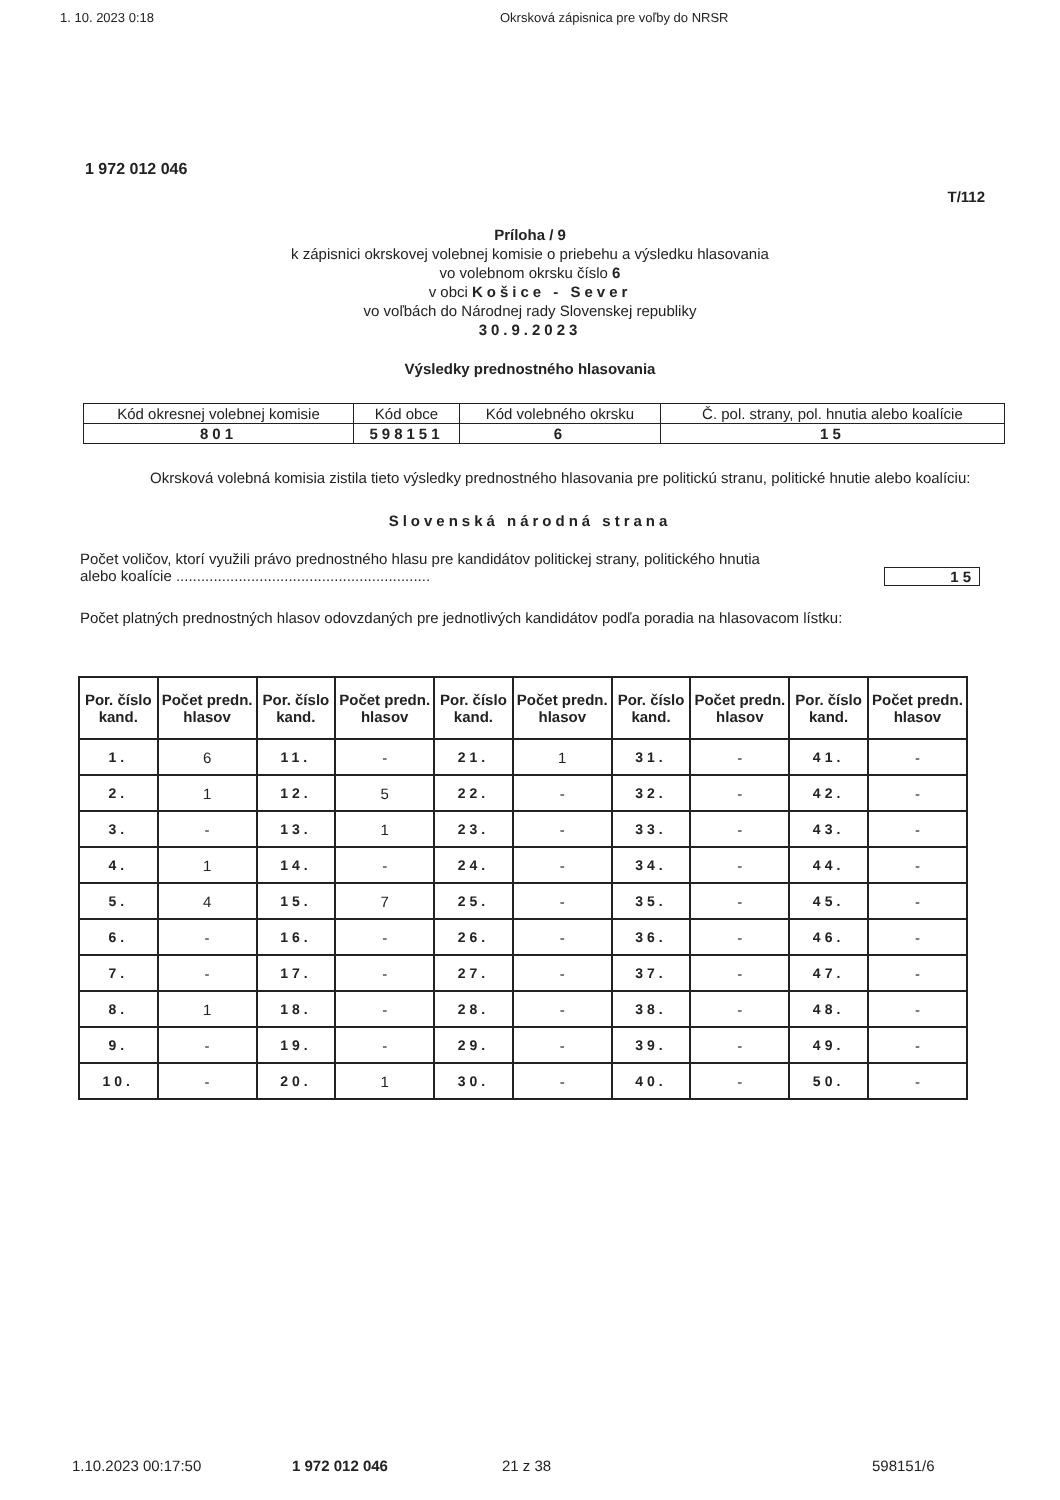1. 10. 2023 0:18 Okrsková zápisnica pre voľby do NRSR
1 972 012 046
T/112
Príloha / 9
k zápisnici okrskovej volebnej komisie o priebehu a výsledku hlasovania
vo volebnom okrsku číslo 6
v obci Košice - Sever
vo voľbách do Národnej rady Slovenskej republiky
30.9.2023
Výsledky prednostného hlasovania
| Kód okresnej volebnej komisie | Kód obce | Kód volebného okrsku | Č. pol. strany, pol. hnutia alebo koalície |
| 801 | 598151 | 6 | 15 |
Okrsková volebná komisia zistila tieto výsledky prednostného hlasovania pre politickú stranu, politické hnutie alebo koalíciu:
Slovenská národná strana
Počet voličov, ktorí využili právo prednostného hlasu pre kandidátov politickej strany, politického hnutia
alebo koalície ............................................................. 15
Počet platných prednostných hlasov odovzdaných pre jednotlivých kandidátov podľa poradia na hlasovacom lístku:
| Por. číslo kand. | Počet predn. hlasov | Por. číslo kand. | Počet predn. hlasov | Por. číslo kand. | Počet predn. hlasov | Por. číslo kand. | Počet predn. hlasov | Por. číslo kand. | Počet predn. hlasov |
| 1. | 6 | 11. | - | 21. | 1 | 31. | - | 41. | - |
| 2. | 1 | 12. | 5 | 22. | - | 32. | - | 42. | - |
| 3. | - | 13. | 1 | 23. | - | 33. | - | 43. | - |
| 4. | 1 | 14. | - | 24. | - | 34. | - | 44. | - |
| 5. | 4 | 15. | 7 | 25. | - | 35. | - | 45. | - |
| 6. | - | 16. | - | 26. | - | 36. | - | 46. | - |
| 7. | - | 17. | - | 27. | - | 37. | - | 47. | - |
| 8. | 1 | 18. | - | 28. | - | 38. | - | 48. | - |
| 9. | - | 19. | - | 29. | - | 39. | - | 49. | - |
| 10. | - | 20. | 1 | 30. | - | 40. | - | 50. | - |
1.10.2023 00:17:50 1 972 012 046 21 z 38 598151/6